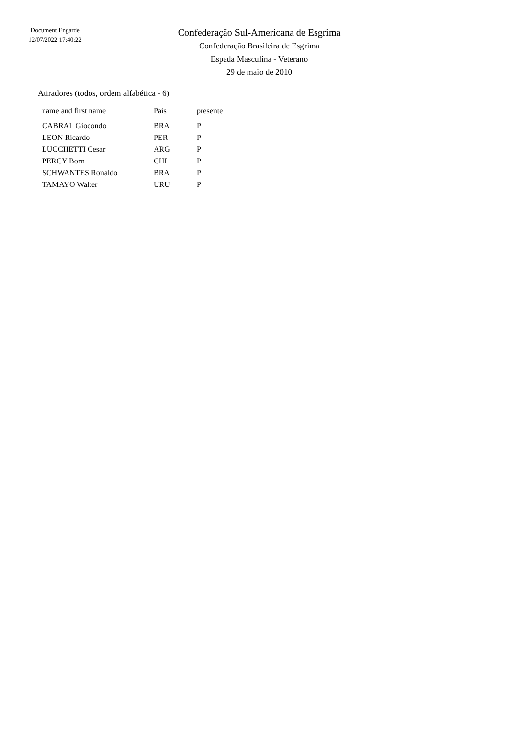Document Engarde
12/07/2022 17:40:22
Confederação Sul-Americana de Esgrima
Confederação Brasileira de Esgrima
Espada Masculina - Veterano
29 de maio de 2010
Atiradores (todos, ordem alfabética - 6)
| name and first name | País | presente |
| --- | --- | --- |
| CABRAL Giocondo | BRA | P |
| LEON Ricardo | PER | P |
| LUCCHETTI Cesar | ARG | P |
| PERCY Born | CHI | P |
| SCHWANTES Ronaldo | BRA | P |
| TAMAYO Walter | URU | P |